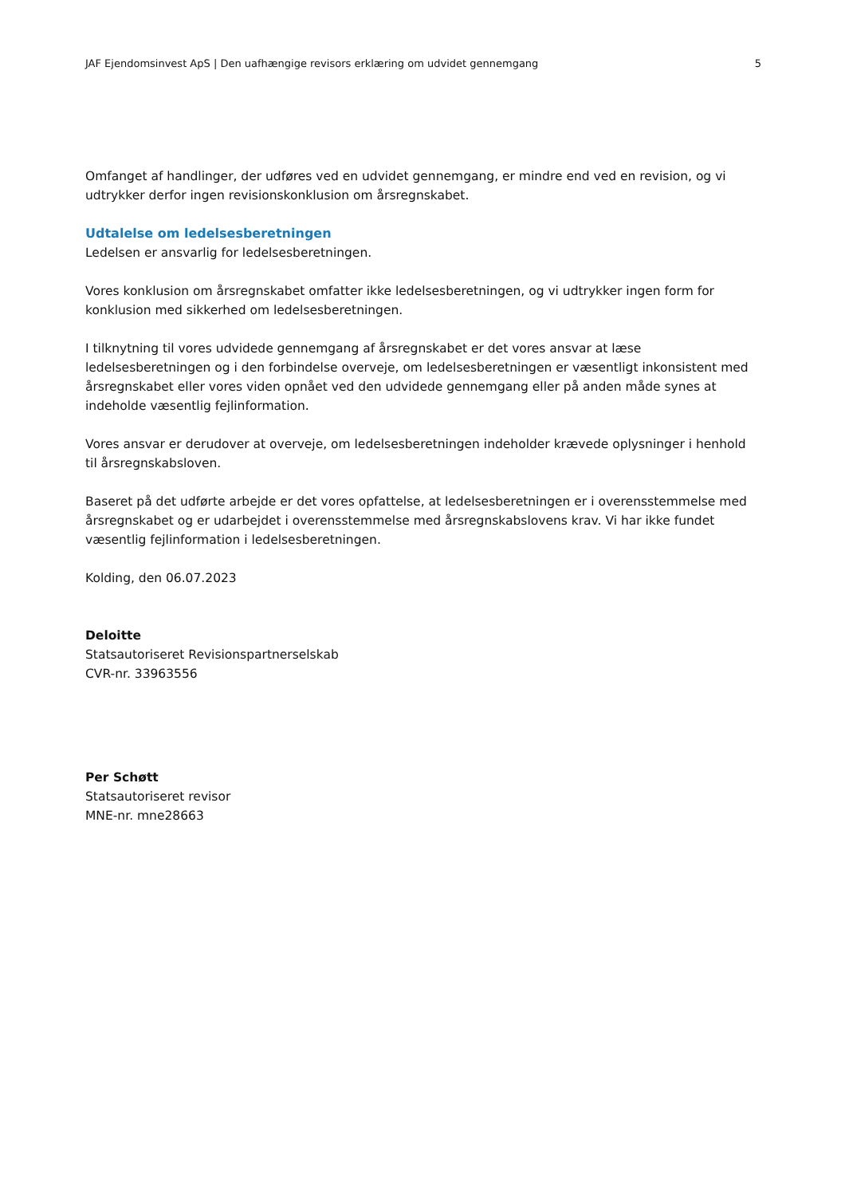JAF Ejendomsinvest ApS | Den uafhængige revisors erklæring om udvidet gennemgang 5
Omfanget af handlinger, der udføres ved en udvidet gennemgang, er mindre end ved en revision, og vi udtrykker derfor ingen revisionskonklusion om årsregnskabet.
Udtalelse om ledelsesberetningen
Ledelsen er ansvarlig for ledelsesberetningen.
Vores konklusion om årsregnskabet omfatter ikke ledelsesberetningen, og vi udtrykker ingen form for konklusion med sikkerhed om ledelsesberetningen.
I tilknytning til vores udvidede gennemgang af årsregnskabet er det vores ansvar at læse ledelsesberetningen og i den forbindelse overveje, om ledelsesberetningen er væsentligt inkonsistent med årsregnskabet eller vores viden opnået ved den udvidede gennemgang eller på anden måde synes at indeholde væsentlig fejlinformation.
Vores ansvar er derudover at overveje, om ledelsesberetningen indeholder krævede oplysninger i henhold til årsregnskabsloven.
Baseret på det udførte arbejde er det vores opfattelse, at ledelsesberetningen er i overensstemmelse med årsregnskabet og er udarbejdet i overensstemmelse med årsregnskabslovens krav. Vi har ikke fundet væsentlig fejlinformation i ledelsesberetningen.
Kolding, den 06.07.2023
Deloitte
Statsautoriseret Revisionspartnerselskab
CVR-nr. 33963556
Per Schøtt
Statsautoriseret revisor
MNE-nr. mne28663